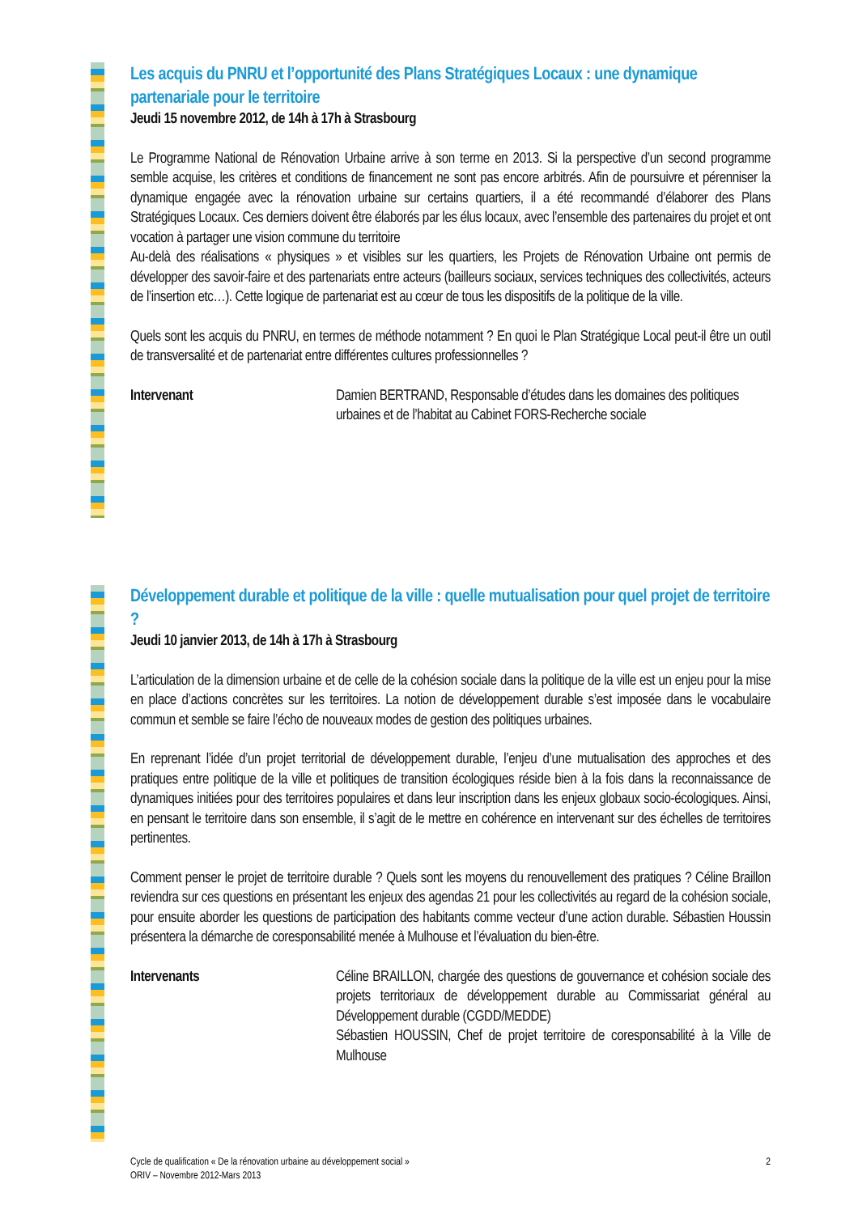Les acquis du PNRU et l’opportunité des Plans Stratégiques Locaux : une dynamique partenariale pour le territoire
Jeudi 15 novembre 2012, de 14h à 17h à Strasbourg
Le Programme National de Rénovation Urbaine arrive à son terme en 2013. Si la perspective d’un second programme semble acquise, les critères et conditions de financement ne sont pas encore arbitrés. Afin de poursuivre et pérenniser la dynamique engagée avec la rénovation urbaine sur certains quartiers, il a été recommandé d’élaborer des Plans Stratégiques Locaux. Ces derniers doivent être élaborés par les élus locaux, avec l’ensemble des partenaires du projet et ont vocation à partager une vision commune du territoire
Au-delà des réalisations « physiques » et visibles sur les quartiers, les Projets de Rénovation Urbaine ont permis de développer des savoir-faire et des partenariats entre acteurs (bailleurs sociaux, services techniques des collectivités, acteurs de l’insertion etc…). Cette logique de partenariat est au cœur de tous les dispositifs de la politique de la ville.
Quels sont les acquis du PNRU, en termes de méthode notamment ? En quoi le Plan Stratégique Local peut-il être un outil de transversalité et de partenariat entre différentes cultures professionnelles ?
Intervenant Damien BERTRAND, Responsable d’études dans les domaines des politiques urbaines et de l’habitat au Cabinet FORS-Recherche sociale
Développement durable et politique de la ville : quelle mutualisation pour quel projet de territoire ?
Jeudi 10 janvier 2013, de 14h à 17h à Strasbourg
L’articulation de la dimension urbaine et de celle de la cohésion sociale dans la politique de la ville est un enjeu pour la mise en place d’actions concrètes sur les territoires. La notion de développement durable s’est imposée dans le vocabulaire commun et semble se faire l’écho de nouveaux modes de gestion des politiques urbaines.
En reprenant l’idée d’un projet territorial de développement durable, l’enjeu d’une mutualisation des approches et des pratiques entre politique de la ville et politiques de transition écologiques réside bien à la fois dans la reconnaissance de dynamiques initiées pour des territoires populaires et dans leur inscription dans les enjeux globaux socio-écologiques. Ainsi, en pensant le territoire dans son ensemble, il s’agit de le mettre en cohérence en intervenant sur des échelles de territoires pertinentes.
Comment penser le projet de territoire durable ? Quels sont les moyens du renouvellement des pratiques ? Céline Braillon reviendra sur ces questions en présentant les enjeux des agendas 21 pour les collectivités au regard de la cohésion sociale, pour ensuite aborder les questions de participation des habitants comme vecteur d’une action durable. Sébastien Houssin présentera la démarche de coresponsabilité menée à Mulhouse et l’évaluation du bien-être.
Intervenants Céline BRAILLON, chargée des questions de gouvernance et cohésion sociale des projets territoriaux de développement durable au Commissariat général au Développement durable (CGDD/MEDDE)
Sébastien HOUSSIN, Chef de projet territoire de coresponsabilité à la Ville de Mulhouse
Cycle de qualification « De la rénovation urbaine au développement social »
ORIV – Novembre 2012-Mars 2013
2